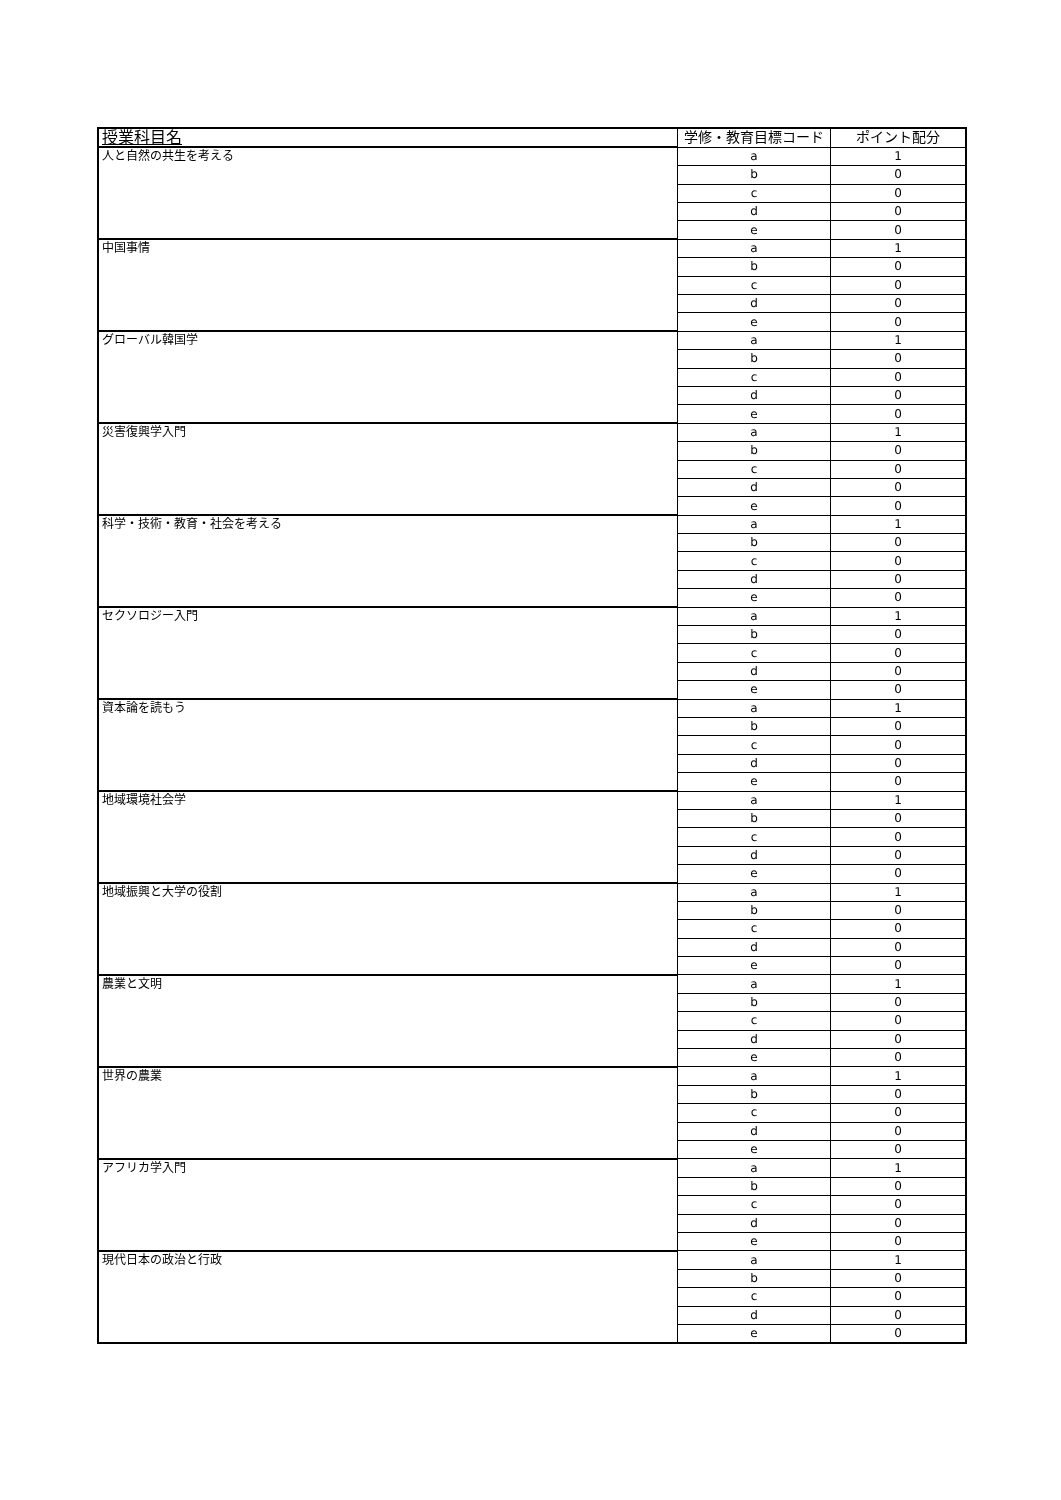| 授業科目名 | 学修・教育目標コード | ポイント配分 |
| --- | --- | --- |
| 人と自然の共生を考える | a | 1 |
| | b | 0 |
| | c | 0 |
| | d | 0 |
| | e | 0 |
| 中国事情 | a | 1 |
| | b | 0 |
| | c | 0 |
| | d | 0 |
| | e | 0 |
| グローバル韓国学 | a | 1 |
| | b | 0 |
| | c | 0 |
| | d | 0 |
| | e | 0 |
| 災害復興学入門 | a | 1 |
| | b | 0 |
| | c | 0 |
| | d | 0 |
| | e | 0 |
| 科学・技術・教育・社会を考える | a | 1 |
| | b | 0 |
| | c | 0 |
| | d | 0 |
| | e | 0 |
| セクソロジー入門 | a | 1 |
| | b | 0 |
| | c | 0 |
| | d | 0 |
| | e | 0 |
| 資本論を読もう | a | 1 |
| | b | 0 |
| | c | 0 |
| | d | 0 |
| | e | 0 |
| 地域環境社会学 | a | 1 |
| | b | 0 |
| | c | 0 |
| | d | 0 |
| | e | 0 |
| 地域振興と大学の役割 | a | 1 |
| | b | 0 |
| | c | 0 |
| | d | 0 |
| | e | 0 |
| 農業と文明 | a | 1 |
| | b | 0 |
| | c | 0 |
| | d | 0 |
| | e | 0 |
| 世界の農業 | a | 1 |
| | b | 0 |
| | c | 0 |
| | d | 0 |
| | e | 0 |
| アフリカ学入門 | a | 1 |
| | b | 0 |
| | c | 0 |
| | d | 0 |
| | e | 0 |
| 現代日本の政治と行政 | a | 1 |
| | b | 0 |
| | c | 0 |
| | d | 0 |
| | e | 0 |